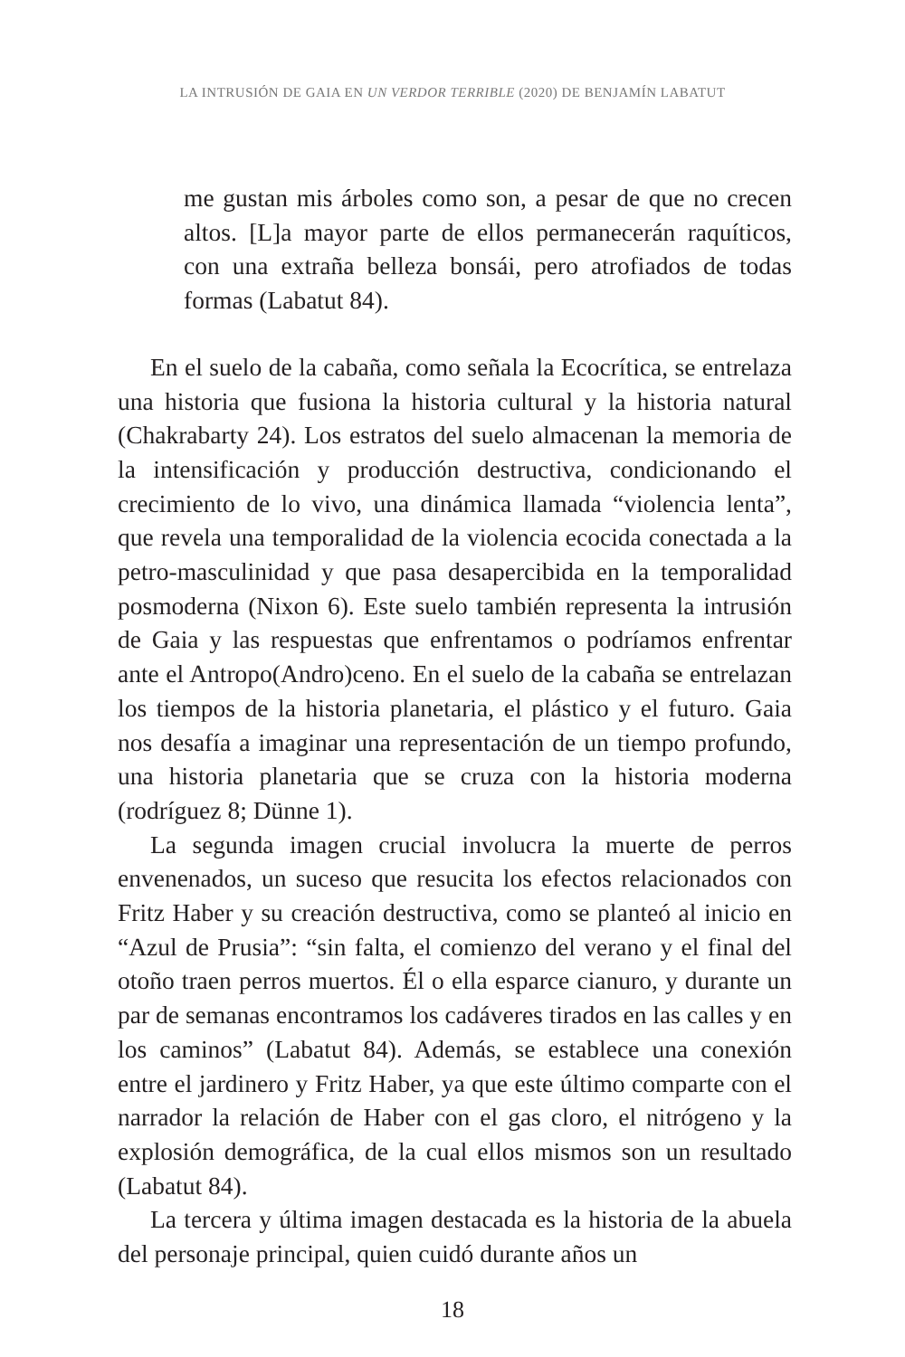LA INTRUSIÓN DE GAIA EN UN VERDOR TERRIBLE (2020) DE BENJAMÍN LABATUT
me gustan mis árboles como son, a pesar de que no crecen altos. [L]a mayor parte de ellos permanecerán raquíticos, con una extraña belleza bonsái, pero atrofiados de todas formas (Labatut 84).
En el suelo de la cabaña, como señala la Ecocrítica, se entrelaza una historia que fusiona la historia cultural y la historia natural (Chakrabarty 24). Los estratos del suelo almacenan la memoria de la intensificación y producción destructiva, condicionando el crecimiento de lo vivo, una dinámica llamada “violencia lenta”, que revela una temporalidad de la violencia ecocida conectada a la petro-masculinidad y que pasa desapercibida en la temporalidad posmoderna (Nixon 6). Este suelo también representa la intrusión de Gaia y las respuestas que enfrentamos o podríamos enfrentar ante el Antropo(Andro)ceno. En el suelo de la cabaña se entrelazan los tiempos de la historia planetaria, el plástico y el futuro. Gaia nos desafía a imaginar una representación de un tiempo profundo, una historia planetaria que se cruza con la historia moderna (rodríguez 8; Dünne 1).
La segunda imagen crucial involucra la muerte de perros envenenados, un suceso que resucita los efectos relacionados con Fritz Haber y su creación destructiva, como se planteó al inicio en “Azul de Prusia”: “sin falta, el comienzo del verano y el final del otoño traen perros muertos. Él o ella esparce cianuro, y durante un par de semanas encontramos los cadáveres tirados en las calles y en los caminos” (Labatut 84). Además, se establece una conexión entre el jardinero y Fritz Haber, ya que este último comparte con el narrador la relación de Haber con el gas cloro, el nitrógeno y la explosión demográfica, de la cual ellos mismos son un resultado (Labatut 84).
La tercera y última imagen destacada es la historia de la abuela del personaje principal, quien cuidó durante años un
18